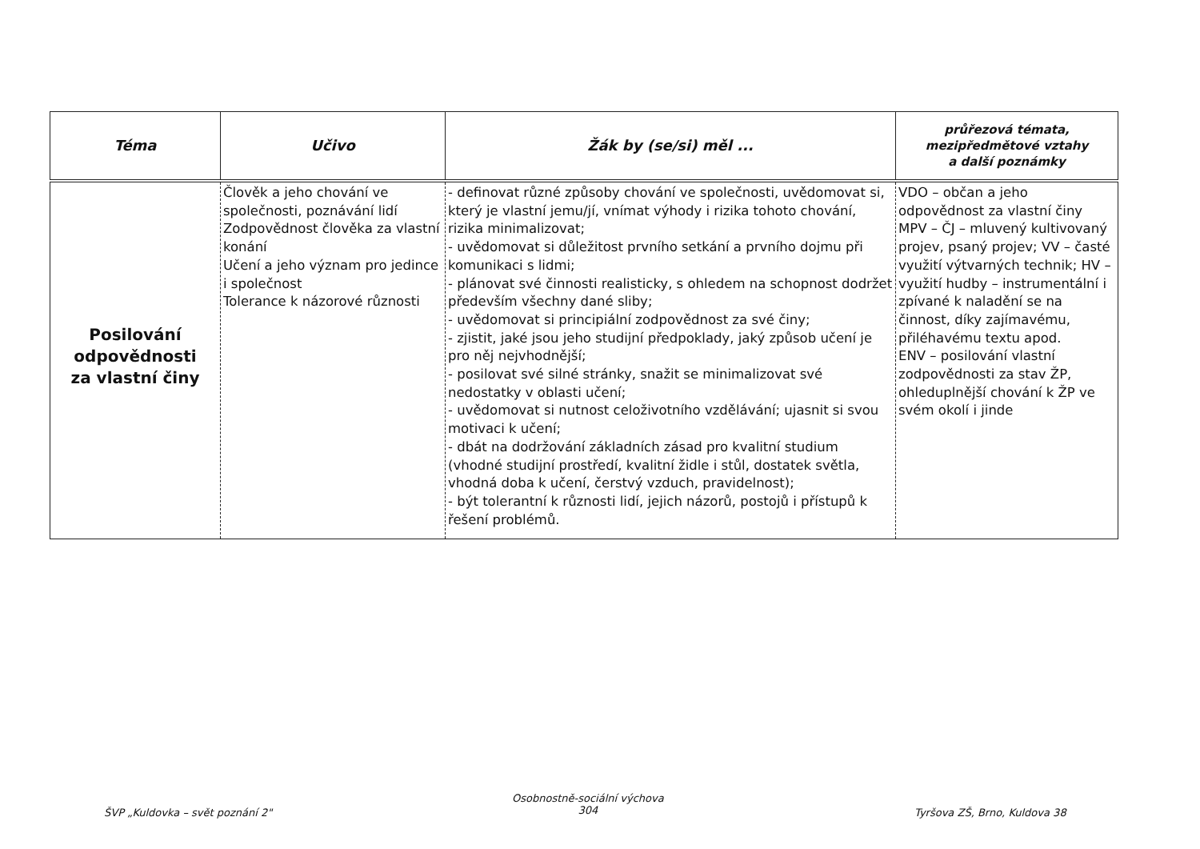| Téma | Učivo | Žák by (se/si) měl ... | průřezová témata, mezipředmětové vztahy a další poznámky |
| --- | --- | --- | --- |
| Posilování odpovědnosti za vlastní činy | Člověk a jeho chování ve společnosti, poznávání lidí Zodpovědnost člověka za vlastní konání Učení a jeho význam pro jedince i společnost Tolerance k názorové různosti | - definovat různé způsoby chování ve společnosti, uvědomovat si, který je vlastní jemu/jí, vnímat výhody i rizika tohoto chování, rizika minimalizovat; - uvědomovat si důležitost prvního setkání a prvního dojmu při komunikaci s lidmi; - plánovat své činnosti realisticky, s ohledem na schopnost dodržet především všechny dané sliby; - uvědomovat si principiální zodpovědnost za své činy; - zjistit, jaké jsou jeho studijní předpoklady, jaký způsob učení je pro něj nejvhodnější; - posilovat své silné stránky, snažit se minimalizovat své nedostatky v oblasti učení; - uvědomovat si nutnost celoživotního vzdělávání; ujasnit si svou motivaci k učení; - dbát na dodržování základních zásad pro kvalitní studium (vhodné studijní prostředí, kvalitní židle i stůl, dostatek světla, vhodná doba k učení, čerstvý vzduch, pravidelnost); - být tolerantní k různosti lidí, jejich názorů, postojů i přístupů k řešení problémů. | VDO – občan a jeho odpovědnost za vlastní činy MPV – ČJ – mluvený kultivovaný projev, psaný projev; VV – časté využití výtvarných technik; HV – využití hudby – instrumentální i zpívané k naladění se na činnost, díky zajímavému, přiléhavému textu apod. ENV – posilování vlastní zodpovědnosti za stav ŽP, ohleduplnější chování k ŽP ve svém okolí i jinde |
ŠVP „Kuldovka – svět poznání 2"
Osobnostně-sociální výchova
304
Tyršova ZŠ, Brno, Kuldova 38